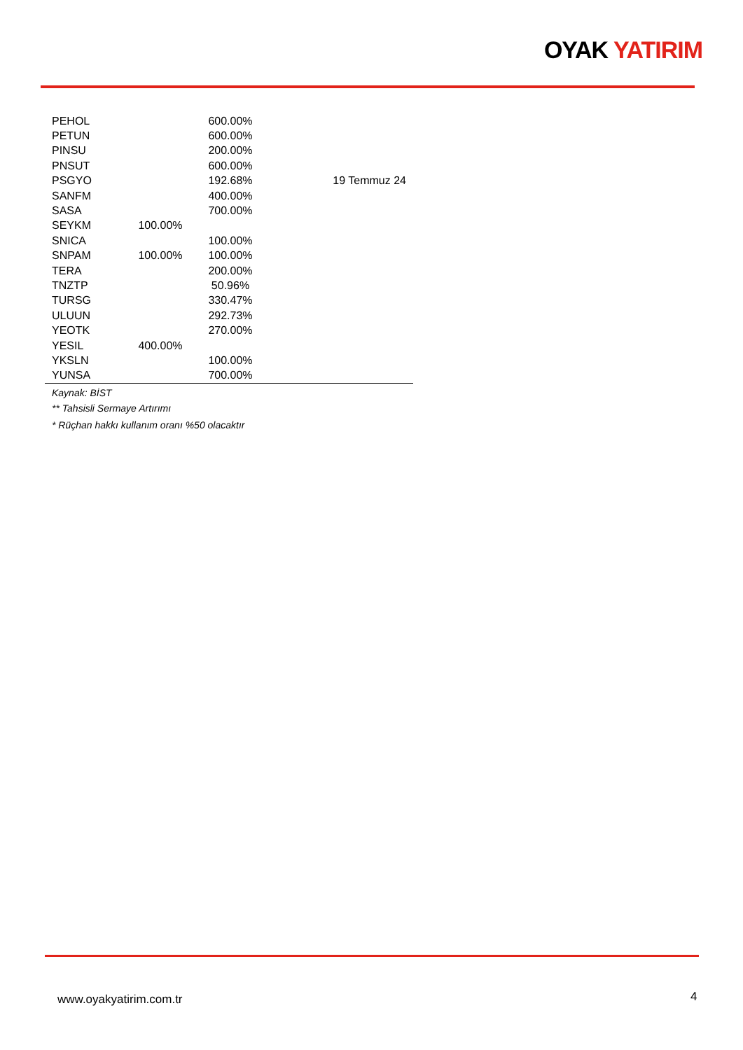OYAK YATIRIM
| PEHOL | | 600.00% | |
| PETUN | | 600.00% | |
| PINSU | | 200.00% | |
| PNSUT | | 600.00% | |
| PSGYO | | 192.68% | 19 Temmuz 24 |
| SANFM | | 400.00% | |
| SASA | | 700.00% | |
| SEYKM | 100.00% | | |
| SNICA | | 100.00% | |
| SNPAM | 100.00% | 100.00% | |
| TERA | | 200.00% | |
| TNZTP | | 50.96% | |
| TURSG | | 330.47% | |
| ULUUN | | 292.73% | |
| YEOTK | | 270.00% | |
| YESIL | 400.00% | | |
| YKSLN | | 100.00% | |
| YUNSA | | 700.00% | |
Kaynak: BİST
** Tahsisli Sermaye Artırımı
* Rüçhan hakkı kullanım oranı %50 olacaktır
www.oyakyatirim.com.tr 4